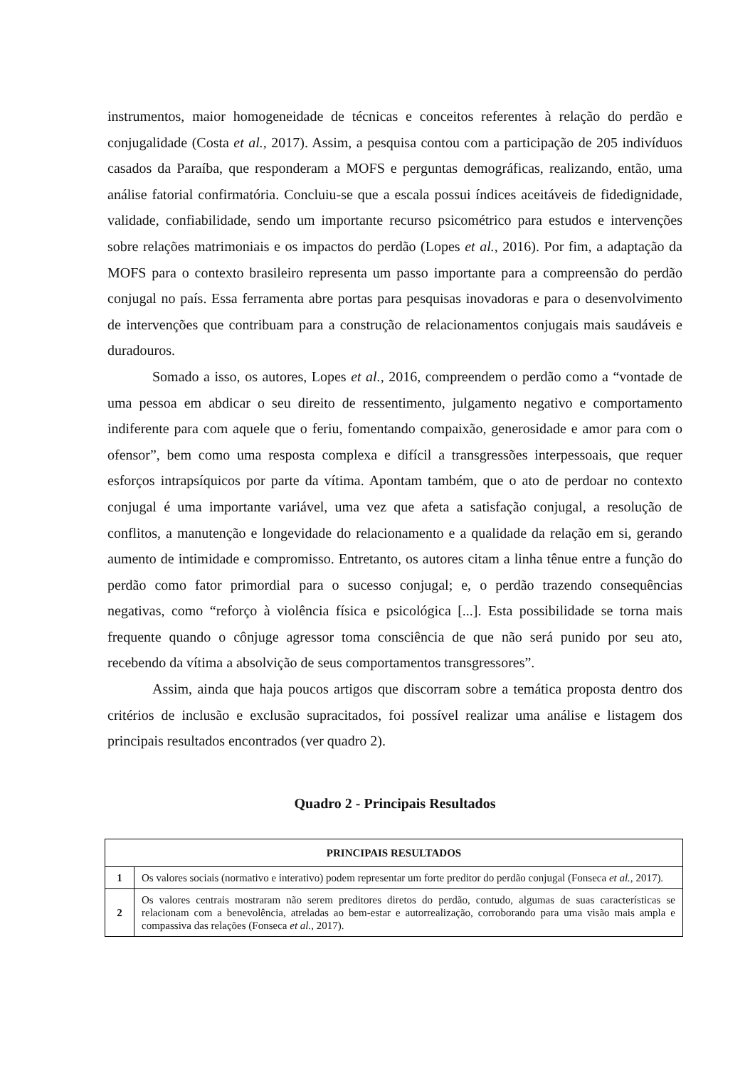instrumentos, maior homogeneidade de técnicas e conceitos referentes à relação do perdão e conjugalidade (Costa et al., 2017). Assim, a pesquisa contou com a participação de 205 indivíduos casados da Paraíba, que responderam a MOFS e perguntas demográficas, realizando, então, uma análise fatorial confirmatória. Concluiu-se que a escala possui índices aceitáveis de fidedignidade, validade, confiabilidade, sendo um importante recurso psicométrico para estudos e intervenções sobre relações matrimoniais e os impactos do perdão (Lopes et al., 2016). Por fim, a adaptação da MOFS para o contexto brasileiro representa um passo importante para a compreensão do perdão conjugal no país. Essa ferramenta abre portas para pesquisas inovadoras e para o desenvolvimento de intervenções que contribuam para a construção de relacionamentos conjugais mais saudáveis e duradouros.
Somado a isso, os autores, Lopes et al., 2016, compreendem o perdão como a “vontade de uma pessoa em abdicar o seu direito de ressentimento, julgamento negativo e comportamento indiferente para com aquele que o feriu, fomentando compaixão, generosidade e amor para com o ofensor”, bem como uma resposta complexa e difícil a transgressões interpessoais, que requer esforços intrapsíquicos por parte da vítima. Apontam também, que o ato de perdoar no contexto conjugal é uma importante variável, uma vez que afeta a satisfação conjugal, a resolução de conflitos, a manutenção e longevidade do relacionamento e a qualidade da relação em si, gerando aumento de intimidade e compromisso. Entretanto, os autores citam a linha tênue entre a função do perdão como fator primordial para o sucesso conjugal; e, o perdão trazendo consequências negativas, como “reforço à violência física e psicológica [...]. Esta possibilidade se torna mais frequente quando o cônjuge agressor toma consciência de que não será punido por seu ato, recebendo da vítima a absolvição de seus comportamentos transgressores”.
Assim, ainda que haja poucos artigos que discorram sobre a temática proposta dentro dos critérios de inclusão e exclusão supracitados, foi possível realizar uma análise e listagem dos principais resultados encontrados (ver quadro 2).
Quadro 2 - Principais Resultados
| PRINCIPAIS RESULTADOS | |
| --- | --- |
| 1 | Os valores sociais (normativo e interativo) podem representar um forte preditor do perdão conjugal (Fonseca et al., 2017). |
| 2 | Os valores centrais mostraram não serem preditores diretos do perdão, contudo, algumas de suas características se relacionam com a benevolência, atreladas ao bem-estar e autorrealização, corroborando para uma visão mais ampla e compassiva das relações (Fonseca et al., 2017). |